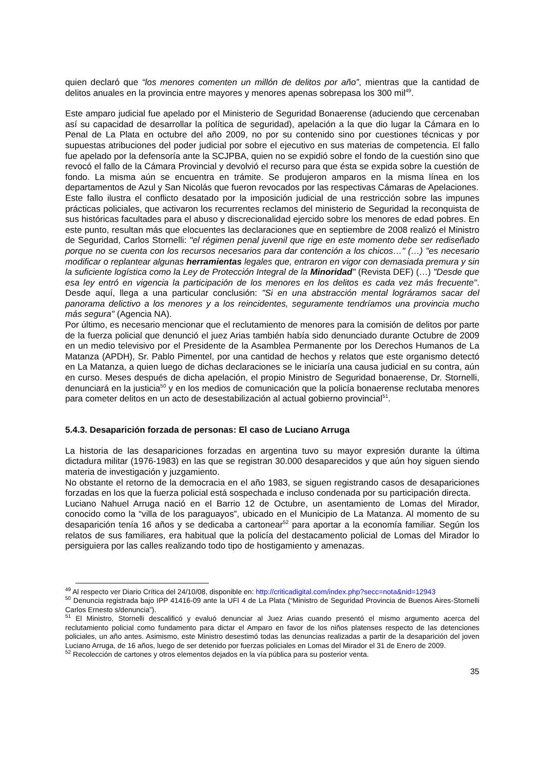quien declaró que “los menores comenten un millón de delitos por año”, mientras que la cantidad de delitos anuales en la provincia entre mayores y menores apenas sobrepasa los 300 mil<sup>49</sup>.
Este amparo judicial fue apelado por el Ministerio de Seguridad Bonaerense (aduciendo que cercenaban así su capacidad de desarrollar la política de seguridad), apelación a la que dio lugar la Cámara en lo Penal de La Plata en octubre del año 2009, no por su contenido sino por cuestiones técnicas y por supuestas atribuciones del poder judicial por sobre el ejecutivo en sus materias de competencia. El fallo fue apelado por la defensoría ante la SCJPBA, quien no se expidió sobre el fondo de la cuestión sino que revocó el fallo de la Cámara Provincial y devolvió el recurso para que ésta se expida sobre la cuestión de fondo. La misma aún se encuentra en trámite. Se produjeron amparos en la misma línea en los departamentos de Azul y San Nicolás que fueron revocados por las respectivas Cámaras de Apelaciones.
Este fallo ilustra el conflicto desatado por la imposición judicial de una restricción sobre las impunes prácticas policiales, que activaron los recurrentes reclamos del ministerio de Seguridad la reconquista de sus históricas facultades para el abuso y discrecionalidad ejercido sobre los menores de edad pobres. En este punto, resultan más que elocuentes las declaraciones que en septiembre de 2008 realizó el Ministro de Seguridad, Carlos Stornelli: "el régimen penal juvenil que rige en este momento debe ser rediseñado porque no se cuenta con los recursos necesarios para dar contención a los chicos…" (…) "es necesario modificar o replantear algunas herramientas legales que, entraron en vigor con demasiada premura y sin la suficiente logística como la Ley de Protección Integral de la Minoridad" (Revista DEF) (…) "Desde que esa ley entró en vigencia la participación de los menores en los delitos es cada vez más frecuente". Desde aquí, llega a una particular conclusión: "Si en una abstracción mental lográramos sacar del panorama delictivo a los menores y a los reincidentes, seguramente tendríamos una provincia mucho más segura" (Agencia NA).
Por último, es necesario mencionar que el reclutamiento de menores para la comisión de delitos por parte de la fuerza policial que denunció el juez Arias también había sido denunciado durante Octubre de 2009 en un medio televisivo por el Presidente de la Asamblea Permanente por los Derechos Humanos de La Matanza (APDH), Sr. Pablo Pimentel, por una cantidad de hechos y relatos que este organismo detectó en La Matanza, a quien luego de dichas declaraciones se le iniciaría una causa judicial en su contra, aún en curso. Meses después de dicha apelación, el propio Ministro de Seguridad bonaerense, Dr. Stornelli, denunciará en la justicia<sup>50</sup> y en los medios de comunicación que la policía bonaerense reclutaba menores para cometer delitos en un acto de desestabilización al actual gobierno provincial<sup>51</sup>.
5.4.3. Desaparición forzada de personas: El caso de Luciano Arruga
La historia de las desapariciones forzadas en argentina tuvo su mayor expresión durante la última dictadura militar (1976-1983) en las que se registran 30.000 desaparecidos y que aún hoy siguen siendo materia de investigación y juzgamiento.
No obstante el retorno de la democracia en el año 1983, se siguen registrando casos de desapariciones forzadas en los que la fuerza policial está sospechada e incluso condenada por su participación directa.
Luciano Nahuel Arruga nació en el Barrio 12 de Octubre, un asentamiento de Lomas del Mirador, conocido como la “villa de los paraguayos”, ubicado en el Municipio de La Matanza. Al momento de su desaparición tenía 16 años y se dedicaba a cartonear<sup>52</sup> para aportar a la economía familiar. Según los relatos de sus familiares, era habitual que la policía del destacamento policial de Lomas del Mirador lo persiguiera por las calles realizando todo tipo de hostigamiento y amenazas.
<sup>49</sup> Al respecto ver Diario Crítica del 24/10/08, disponible en: http://criticadigital.com/index.php?secc=nota&nid=12943
<sup>50</sup> Denuncia registrada bajo IPP 41416-09 ante la UFI 4 de La Plata (“Ministro de Seguridad Provincia de Buenos Aires-Stornelli Carlos Ernesto s/denuncia”).
<sup>51</sup> El Ministro, Stornelli descalificó y evaluó denunciar al Juez Arias cuando presentó el mismo argumento acerca del reclutamiento policial como fundamento para dictar el Amparo en favor de los niños platenses respecto de las detenciones policiales, un año antes. Asimismo, este Ministro desestimó todas las denuncias realizadas a partir de la desaparición del joven Luciano Arruga, de 16 años, luego de ser detenido por fuerzas policiales en Lomas del Mirador el 31 de Enero de 2009.
<sup>52</sup> Recolección de cartones y otros elementos dejados en la vía pública para su posterior venta.
35